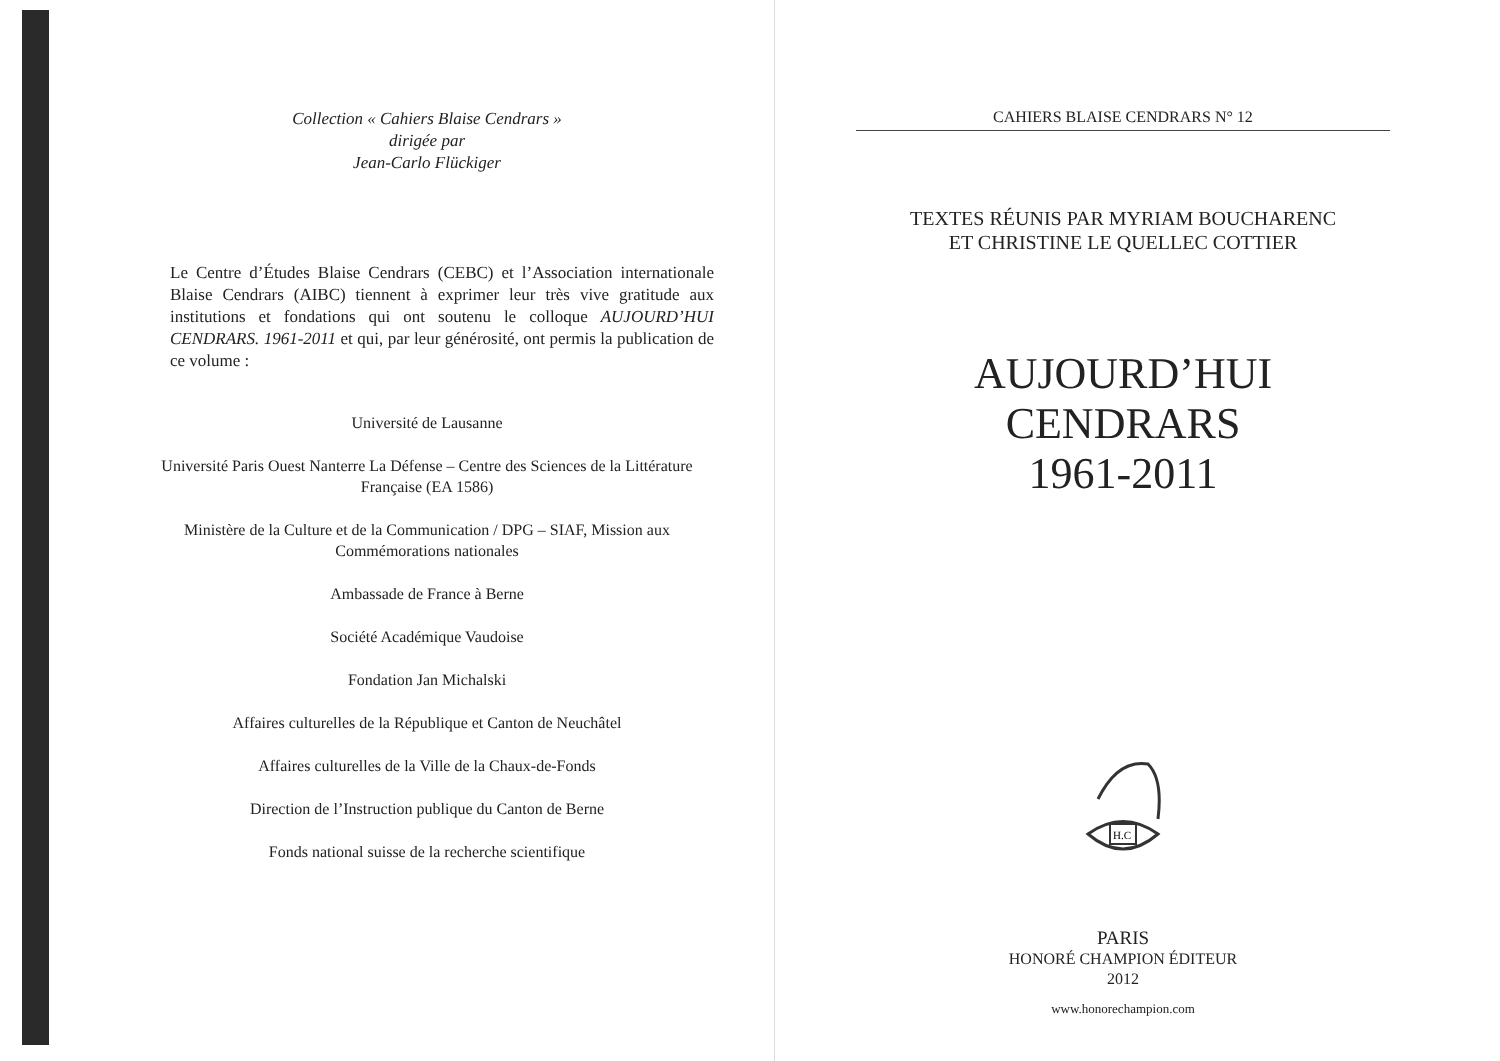Collection « Cahiers Blaise Cendrars »
dirigée par
Jean-Carlo Flückiger
Le Centre d’Études Blaise Cendrars (CEBC) et l’Association internationale Blaise Cendrars (AIBC) tiennent à exprimer leur très vive gratitude aux institutions et fondations qui ont soutenu le colloque AUJOURD’HUI CENDRARS. 1961-2011 et qui, par leur générosité, ont permis la publication de ce volume :
Université de Lausanne
Université Paris Ouest Nanterre La Défense – Centre des Sciences de la Littérature Française (EA 1586)
Ministère de la Culture et de la Communication / DPG – SIAF, Mission aux Commémorations nationales
Ambassade de France à Berne
Société Académique Vaudoise
Fondation Jan Michalski
Affaires culturelles de la République et Canton de Neuchâtel
Affaires culturelles de la Ville de la Chaux-de-Fonds
Direction de l’Instruction publique du Canton de Berne
Fonds national suisse de la recherche scientifique
CAHIERS BLAISE CENDRARS N° 12
TEXTES RÉUNIS PAR MYRIAM BOUCHARENC
ET CHRISTINE LE QUELLEC COTTIER
AUJOURD’HUI
CENDRARS
1961-2011
H.C
PARIS
HONORÉ CHAMPION ÉDITEUR
2012
www.honorechampion.com